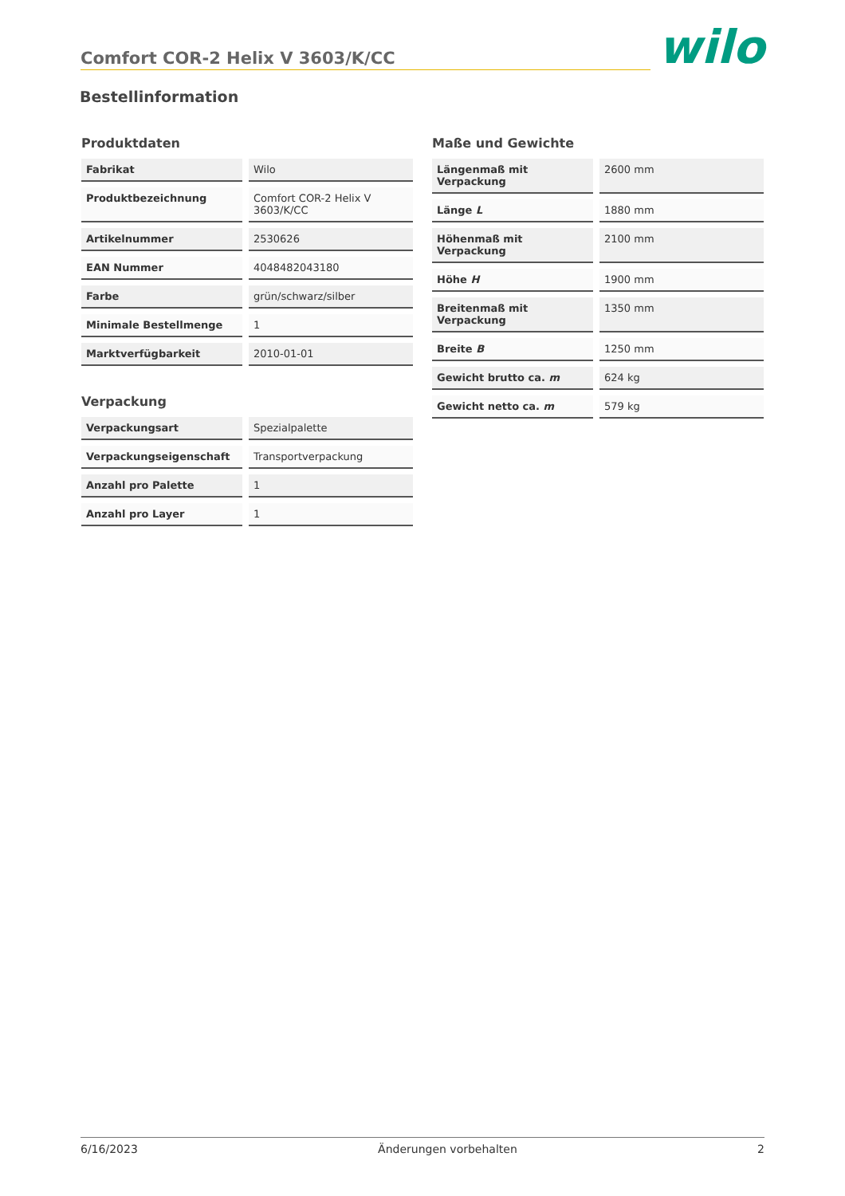Comfort COR-2 Helix V 3603/K/CC
wilo
Bestellinformation
Produktdaten
| Fabrikat | Wilo |
| Produktbezeichnung | Comfort COR-2 Helix V 3603/K/CC |
| Artikelnummer | 2530626 |
| EAN Nummer | 4048482043180 |
| Farbe | grün/schwarz/silber |
| Minimale Bestellmenge | 1 |
| Marktverfügbarkeit | 2010-01-01 |
Verpackung
| Verpackungsart | Spezialpalette |
| Verpackungseigenschaft | Transportverpackung |
| Anzahl pro Palette | 1 |
| Anzahl pro Layer | 1 |
Maße und Gewichte
| Längenmaß mit Verpackung | 2600 mm |
| Länge L | 1880 mm |
| Höhenmaß mit Verpackung | 2100 mm |
| Höhe H | 1900 mm |
| Breitenmaß mit Verpackung | 1350 mm |
| Breite B | 1250 mm |
| Gewicht brutto ca. m | 624 kg |
| Gewicht netto ca. m | 579 kg |
6/16/2023 Änderungen vorbehalten 2